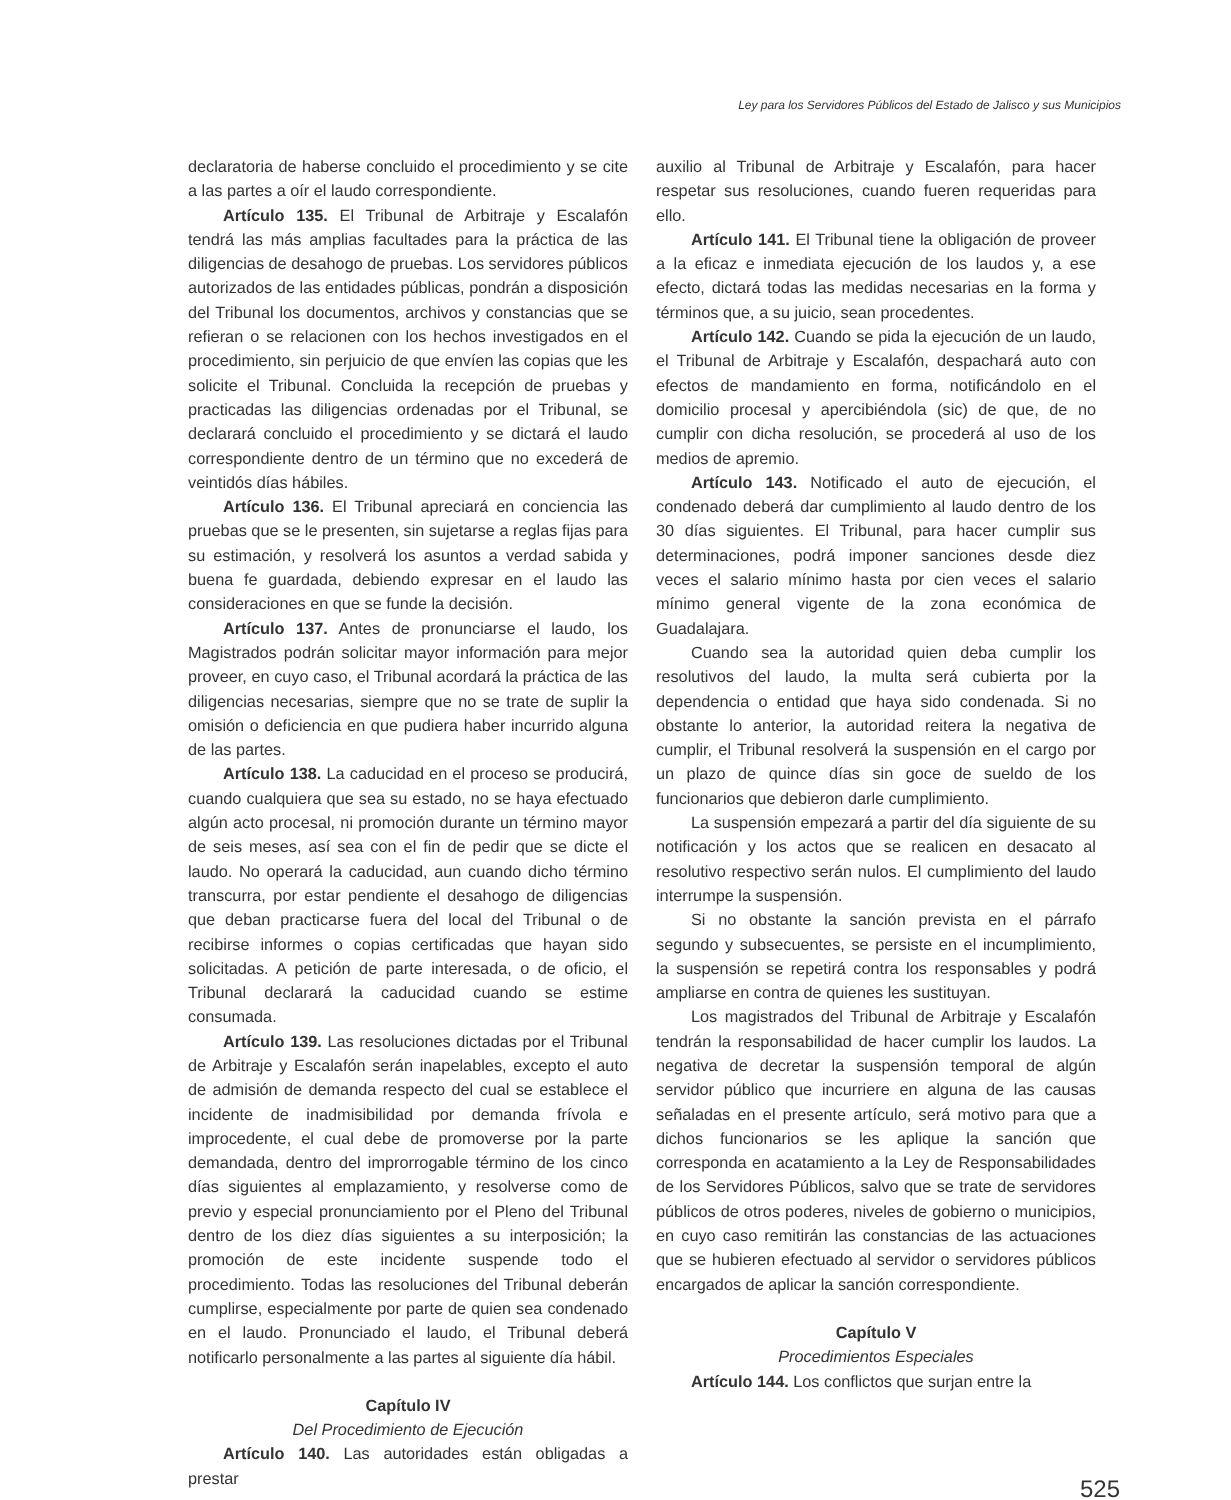Ley para los Servidores Públicos del Estado de Jalisco y sus Municipios
declaratoria de haberse concluido el procedimiento y se cite a las partes a oír el laudo correspondiente.
Artículo 135. El Tribunal de Arbitraje y Escalafón tendrá las más amplias facultades para la práctica de las diligencias de desahogo de pruebas. Los servidores públicos autorizados de las entidades públicas, pondrán a disposición del Tribunal los documentos, archivos y constancias que se refieran o se relacionen con los hechos investigados en el procedimiento, sin perjuicio de que envíen las copias que les solicite el Tribunal. Concluida la recepción de pruebas y practicadas las diligencias ordenadas por el Tribunal, se declarará concluido el procedimiento y se dictará el laudo correspondiente dentro de un término que no excederá de veintidós días hábiles.
Artículo 136. El Tribunal apreciará en conciencia las pruebas que se le presenten, sin sujetarse a reglas fijas para su estimación, y resolverá los asuntos a verdad sabida y buena fe guardada, debiendo expresar en el laudo las consideraciones en que se funde la decisión.
Artículo 137. Antes de pronunciarse el laudo, los Magistrados podrán solicitar mayor información para mejor proveer, en cuyo caso, el Tribunal acordará la práctica de las diligencias necesarias, siempre que no se trate de suplir la omisión o deficiencia en que pudiera haber incurrido alguna de las partes.
Artículo 138. La caducidad en el proceso se producirá, cuando cualquiera que sea su estado, no se haya efectuado algún acto procesal, ni promoción durante un término mayor de seis meses, así sea con el fin de pedir que se dicte el laudo. No operará la caducidad, aun cuando dicho término transcurra, por estar pendiente el desahogo de diligencias que deban practicarse fuera del local del Tribunal o de recibirse informes o copias certificadas que hayan sido solicitadas. A petición de parte interesada, o de oficio, el Tribunal declarará la caducidad cuando se estime consumada.
Artículo 139. Las resoluciones dictadas por el Tribunal de Arbitraje y Escalafón serán inapelables, excepto el auto de admisión de demanda respecto del cual se establece el incidente de inadmisibilidad por demanda frívola e improcedente, el cual debe de promoverse por la parte demandada, dentro del improrrogable término de los cinco días siguientes al emplazamiento, y resolverse como de previo y especial pronunciamiento por el Pleno del Tribunal dentro de los diez días siguientes a su interposición; la promoción de este incidente suspende todo el procedimiento. Todas las resoluciones del Tribunal deberán cumplirse, especialmente por parte de quien sea condenado en el laudo. Pronunciado el laudo, el Tribunal deberá notificarlo personalmente a las partes al siguiente día hábil.
Capítulo IV
Del Procedimiento de Ejecución
Artículo 140. Las autoridades están obligadas a prestar
auxilio al Tribunal de Arbitraje y Escalafón, para hacer respetar sus resoluciones, cuando fueren requeridas para ello.
Artículo 141. El Tribunal tiene la obligación de proveer a la eficaz e inmediata ejecución de los laudos y, a ese efecto, dictará todas las medidas necesarias en la forma y términos que, a su juicio, sean procedentes.
Artículo 142. Cuando se pida la ejecución de un laudo, el Tribunal de Arbitraje y Escalafón, despachará auto con efectos de mandamiento en forma, notificándolo en el domicilio procesal y apercibiéndola (sic) de que, de no cumplir con dicha resolución, se procederá al uso de los medios de apremio.
Artículo 143. Notificado el auto de ejecución, el condenado deberá dar cumplimiento al laudo dentro de los 30 días siguientes. El Tribunal, para hacer cumplir sus determinaciones, podrá imponer sanciones desde diez veces el salario mínimo hasta por cien veces el salario mínimo general vigente de la zona económica de Guadalajara.
Cuando sea la autoridad quien deba cumplir los resolutivos del laudo, la multa será cubierta por la dependencia o entidad que haya sido condenada. Si no obstante lo anterior, la autoridad reitera la negativa de cumplir, el Tribunal resolverá la suspensión en el cargo por un plazo de quince días sin goce de sueldo de los funcionarios que debieron darle cumplimiento.
La suspensión empezará a partir del día siguiente de su notificación y los actos que se realicen en desacato al resolutivo respectivo serán nulos. El cumplimiento del laudo interrumpe la suspensión.
Si no obstante la sanción prevista en el párrafo segundo y subsecuentes, se persiste en el incumplimiento, la suspensión se repetirá contra los responsables y podrá ampliarse en contra de quienes les sustituyan.
Los magistrados del Tribunal de Arbitraje y Escalafón tendrán la responsabilidad de hacer cumplir los laudos. La negativa de decretar la suspensión temporal de algún servidor público que incurriere en alguna de las causas señaladas en el presente artículo, será motivo para que a dichos funcionarios se les aplique la sanción que corresponda en acatamiento a la Ley de Responsabilidades de los Servidores Públicos, salvo que se trate de servidores públicos de otros poderes, niveles de gobierno o municipios, en cuyo caso remitirán las constancias de las actuaciones que se hubieren efectuado al servidor o servidores públicos encargados de aplicar la sanción correspondiente.
Capítulo V
Procedimientos Especiales
Artículo 144. Los conflictos que surjan entre la
525